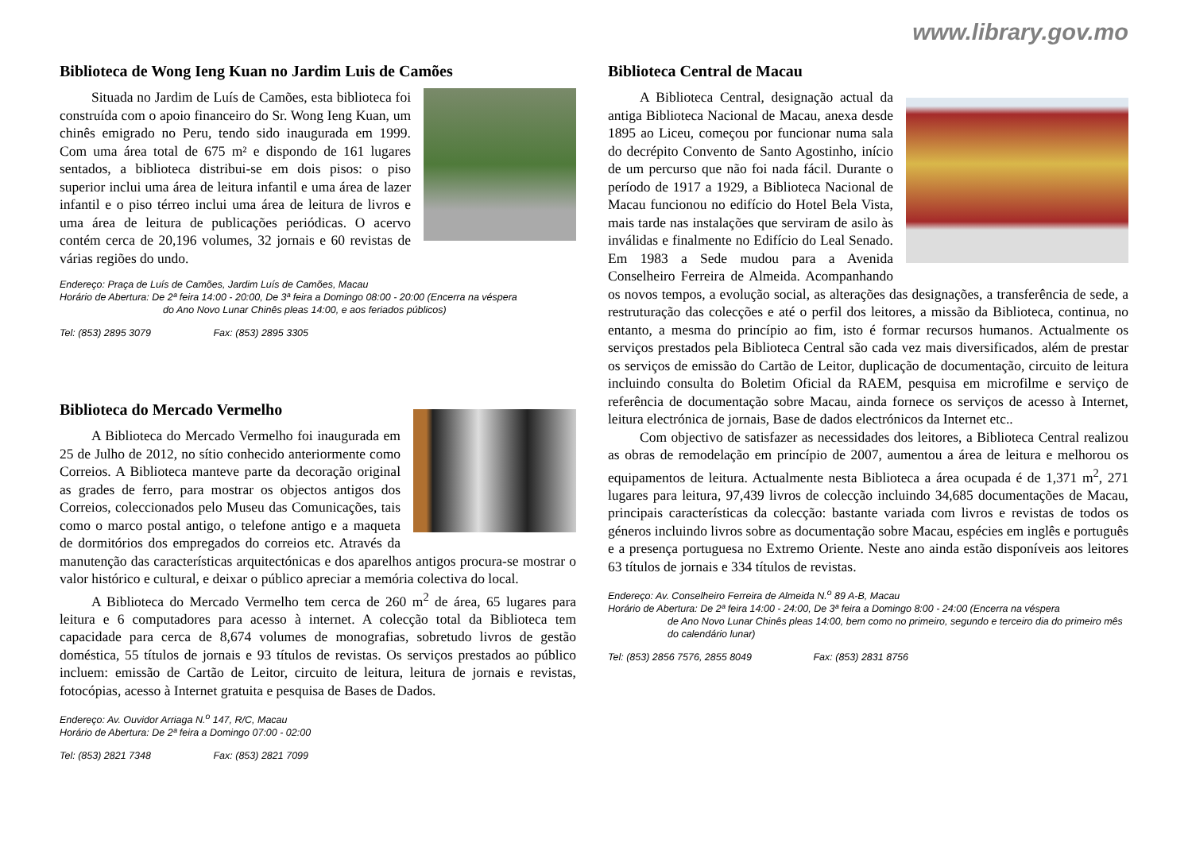www.library.gov.mo
Biblioteca de Wong Ieng Kuan no Jardim Luis de Camões
Situada no Jardim de Luís de Camões, esta biblioteca foi construída com o apoio financeiro do Sr. Wong Ieng Kuan, um chinês emigrado no Peru, tendo sido inaugurada em 1999. Com uma área total de 675 m² e dispondo de 161 lugares sentados, a biblioteca distribui-se em dois pisos: o piso superior inclui uma área de leitura infantil e uma área de lazer infantil e o piso térreo inclui uma área de leitura de livros e uma área de leitura de publicações periódicas. O acervo contém cerca de 20,196 volumes, 32 jornais e 60 revistas de várias regiões do undo.
Endereço: Praça de Luís de Camões, Jardim Luís de Camões, Macau
Horário de Abertura: De 2ª feira 14:00 - 20:00, De 3ª feira a Domingo 08:00 - 20:00 (Encerra na véspera
do Ano Novo Lunar Chinês pleas 14:00, e aos feriados públicos)
Tel: (853) 2895 3079 Fax: (853) 2895 3305
Biblioteca do Mercado Vermelho
A Biblioteca do Mercado Vermelho foi inaugurada em 25 de Julho de 2012, no sítio conhecido anteriormente como Correios. A Biblioteca manteve parte da decoração original as grades de ferro, para mostrar os objectos antigos dos Correios, coleccionados pelo Museu das Comunicações, tais como o marco postal antigo, o telefone antigo e a maqueta de dormitórios dos empregados do correios etc. Através da manutenção das características arquitectónicas e dos aparelhos antigos procura-se mostrar o valor histórico e cultural, e deixar o público apreciar a memória colectiva do local.
A Biblioteca do Mercado Vermelho tem cerca de 260 m<sup>2</sup> de área, 65 lugares para leitura e 6 computadores para acesso à internet. A colecção total da Biblioteca tem capacidade para cerca de 8,674 volumes de monografias, sobretudo livros de gestão doméstica, 55 títulos de jornais e 93 títulos de revistas. Os serviços prestados ao público incluem: emissão de Cartão de Leitor, circuito de leitura, leitura de jornais e revistas, fotocópias, acesso à Internet gratuita e pesquisa de Bases de Dados.
Endereço: Av. Ouvidor Arriaga N.<sup>o</sup> 147, R/C, Macau
Horário de Abertura: De 2ª feira a Domingo 07:00 - 02:00
Tel: (853) 2821 7348 Fax: (853) 2821 7099
Biblioteca Central de Macau
A Biblioteca Central, designação actual da antiga Biblioteca Nacional de Macau, anexa desde 1895 ao Liceu, começou por funcionar numa sala do decrépito Convento de Santo Agostinho, início de um percurso que não foi nada fácil. Durante o período de 1917 a 1929, a Biblioteca Nacional de Macau funcionou no edifício do Hotel Bela Vista, mais tarde nas instalações que serviram de asilo às inválidas e finalmente no Edifício do Leal Senado. Em 1983 a Sede mudou para a Avenida Conselheiro Ferreira de Almeida. Acompanhando os novos tempos, a evolução social, as alterações das designações, a transferência de sede, a restruturação das colecções e até o perfil dos leitores, a missão da Biblioteca, continua, no entanto, a mesma do princípio ao fim, isto é formar recursos humanos. Actualmente os serviços prestados pela Biblioteca Central são cada vez mais diversificados, além de prestar os serviços de emissão do Cartão de Leitor, duplicação de documentação, circuito de leitura incluindo consulta do Boletim Oficial da RAEM, pesquisa em microfilme e serviço de referência de documentação sobre Macau, ainda fornece os serviços de acesso à Internet, leitura electrónica de jornais, Base de dados electrónicos da Internet etc..
Com objectivo de satisfazer as necessidades dos leitores, a Biblioteca Central realizou as obras de remodelação em princípio de 2007, aumentou a área de leitura e melhorou os equipamentos de leitura. Actualmente nesta Biblioteca a área ocupada é de 1,371 m<sup>2</sup>, 271 lugares para leitura, 97,439 livros de colecção incluindo 34,685 documentações de Macau, principais características da colecção: bastante variada com livros e revistas de todos os géneros incluindo livros sobre as documentação sobre Macau, espécies em inglês e português e a presença portuguesa no Extremo Oriente. Neste ano ainda estão disponíveis aos leitores 63 títulos de jornais e 334 títulos de revistas.
Endereço: Av. Conselheiro Ferreira de Almeida N.<sup>o</sup> 89 A-B, Macau
Horário de Abertura: De 2ª feira 14:00 - 24:00, De 3ª feira a Domingo 8:00 - 24:00 (Encerra na véspera
de Ano Novo Lunar Chinês pleas 14:00, bem como no primeiro, segundo e terceiro dia do primeiro mês do calendário lunar)
Tel: (853) 2856 7576, 2855 8049 Fax: (853) 2831 8756